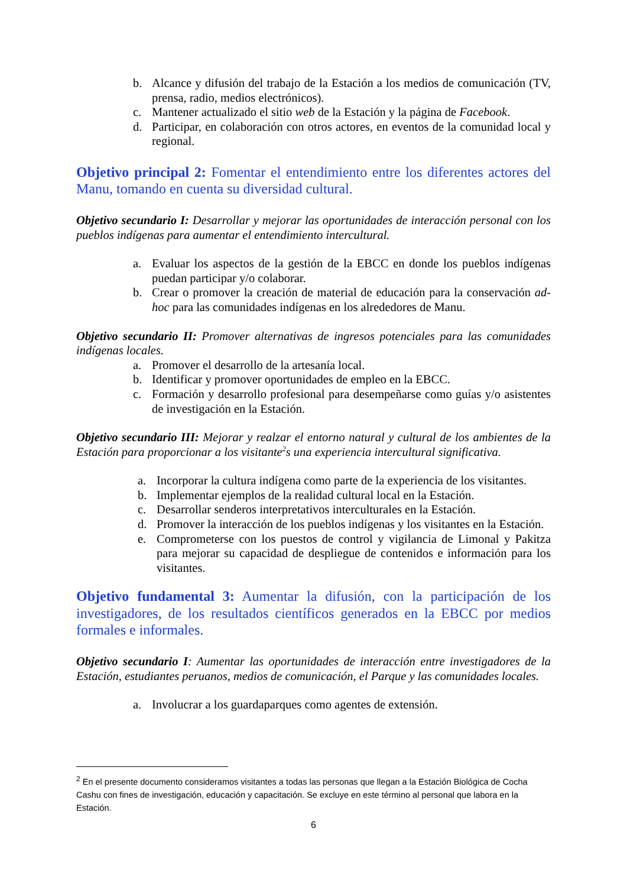b. Alcance y difusión del trabajo de la Estación a los medios de comunicación (TV, prensa, radio, medios electrónicos).
c. Mantener actualizado el sitio web de la Estación y la página de Facebook.
d. Participar, en colaboración con otros actores, en eventos de la comunidad local y regional.
Objetivo principal 2: Fomentar el entendimiento entre los diferentes actores del Manu, tomando en cuenta su diversidad cultural.
Objetivo secundario I: Desarrollar y mejorar las oportunidades de interacción personal con los pueblos indígenas para aumentar el entendimiento intercultural.
a. Evaluar los aspectos de la gestión de la EBCC en donde los pueblos indígenas puedan participar y/o colaborar.
b. Crear o promover la creación de material de educación para la conservación ad-hoc para las comunidades indígenas en los alrededores de Manu.
Objetivo secundario II: Promover alternativas de ingresos potenciales para las comunidades indígenas locales.
a. Promover el desarrollo de la artesanía local.
b. Identificar y promover oportunidades de empleo en la EBCC.
c. Formación y desarrollo profesional para desempeñarse como guías y/o asistentes de investigación en la Estación.
Objetivo secundario III: Mejorar y realzar el entorno natural y cultural de los ambientes de la Estación para proporcionar a los visitante<sup>2</sup>s una experiencia intercultural significativa.
a. Incorporar la cultura indígena como parte de la experiencia de los visitantes.
b. Implementar ejemplos de la realidad cultural local en la Estación.
c. Desarrollar senderos interpretativos interculturales en la Estación.
d. Promover la interacción de los pueblos indígenas y los visitantes en la Estación.
e. Comprometerse con los puestos de control y vigilancia de Limonal y Pakitza para mejorar su capacidad de despliegue de contenidos e información para los visitantes.
Objetivo fundamental 3: Aumentar la difusión, con la participación de los investigadores, de los resultados científicos generados en la EBCC por medios formales e informales.
Objetivo secundario I: Aumentar las oportunidades de interacción entre investigadores de la Estación, estudiantes peruanos, medios de comunicación, el Parque y las comunidades locales.
a. Involucrar a los guardaparques como agentes de extensión.
<sup>2</sup> En el presente documento consideramos visitantes a todas las personas que llegan a la Estación Biológica de Cocha Cashu con fines de investigación, educación y capacitación. Se excluye en este término al personal que labora en la Estación.
6